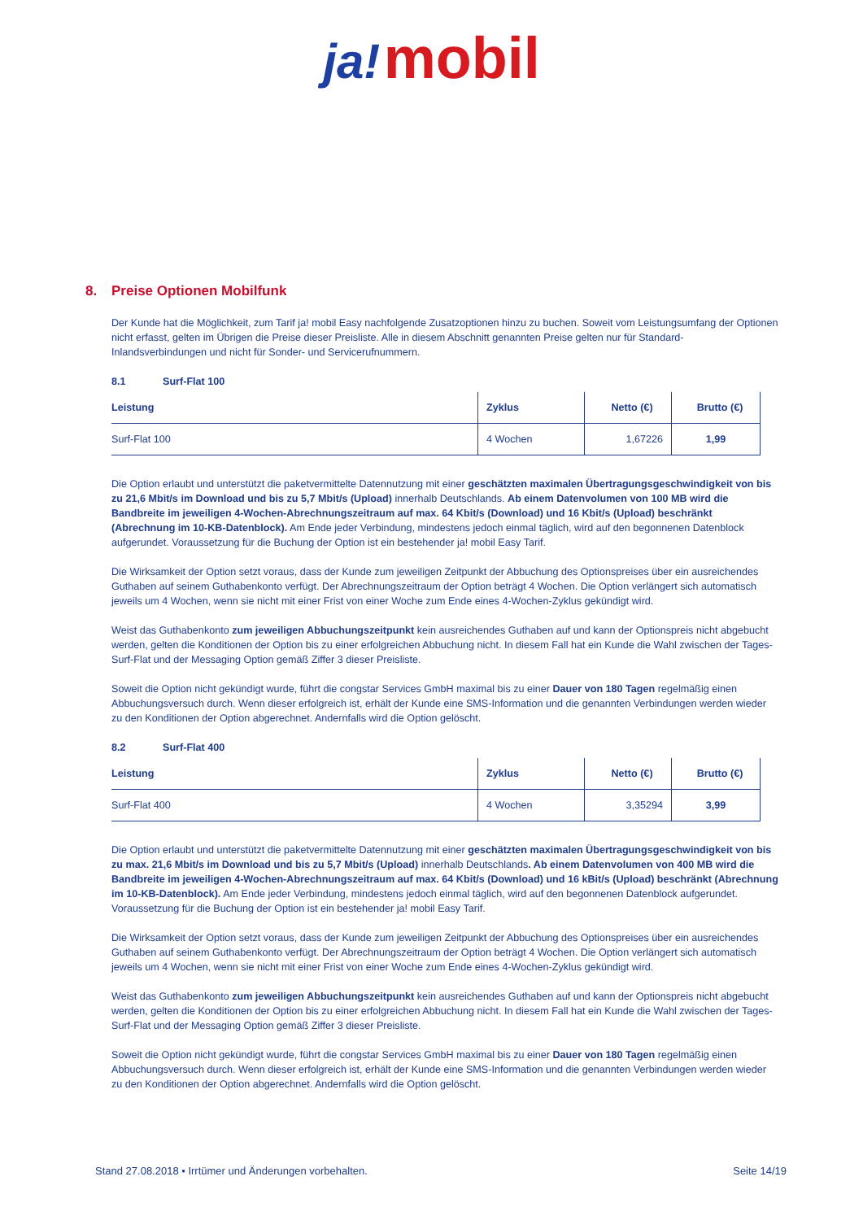ja! mobil
8. Preise Optionen Mobilfunk
Der Kunde hat die Möglichkeit, zum Tarif ja! mobil Easy nachfolgende Zusatzoptionen hinzu zu buchen. Soweit vom Leistungsumfang der Optionen nicht erfasst, gelten im Übrigen die Preise dieser Preisliste. Alle in diesem Abschnitt genannten Preise gelten nur für Standard-Inlandsverbindungen und nicht für Sonder- und Servicerufnummern.
8.1 Surf-Flat 100
| Leistung | Zyklus | Netto (€) | Brutto (€) |
| --- | --- | --- | --- |
| Surf-Flat 100 | 4 Wochen | 1,67226 | 1,99 |
Die Option erlaubt und unterstützt die paketvermittelte Datennutzung mit einer geschätzten maximalen Übertragungsgeschwindigkeit von bis zu 21,6 Mbit/s im Download und bis zu 5,7 Mbit/s (Upload) innerhalb Deutschlands. Ab einem Datenvolumen von 100 MB wird die Bandbreite im jeweiligen 4-Wochen-Abrechnungszeitraum auf max. 64 Kbit/s (Download) und 16 Kbit/s (Upload) beschränkt (Abrechnung im 10-KB-Datenblock). Am Ende jeder Verbindung, mindestens jedoch einmal täglich, wird auf den begonnenen Datenblock aufgerundet. Voraussetzung für die Buchung der Option ist ein bestehender ja! mobil Easy Tarif.
Die Wirksamkeit der Option setzt voraus, dass der Kunde zum jeweiligen Zeitpunkt der Abbuchung des Optionspreises über ein ausreichendes Guthaben auf seinem Guthabenkonto verfügt. Der Abrechnungszeitraum der Option beträgt 4 Wochen. Die Option verlängert sich automatisch jeweils um 4 Wochen, wenn sie nicht mit einer Frist von einer Woche zum Ende eines 4-Wochen-Zyklus gekündigt wird.
Weist das Guthabenkonto zum jeweiligen Abbuchungszeitpunkt kein ausreichendes Guthaben auf und kann der Optionspreis nicht abgebucht werden, gelten die Konditionen der Option bis zu einer erfolgreichen Abbuchung nicht. In diesem Fall hat ein Kunde die Wahl zwischen der Tages-Surf-Flat und der Messaging Option gemäß Ziffer 3 dieser Preisliste.
Soweit die Option nicht gekündigt wurde, führt die congstar Services GmbH maximal bis zu einer Dauer von 180 Tagen regelmäßig einen Abbuchungsversuch durch. Wenn dieser erfolgreich ist, erhält der Kunde eine SMS-Information und die genannten Verbindungen werden wieder zu den Konditionen der Option abgerechnet. Andernfalls wird die Option gelöscht.
8.2 Surf-Flat 400
| Leistung | Zyklus | Netto (€) | Brutto (€) |
| --- | --- | --- | --- |
| Surf-Flat 400 | 4 Wochen | 3,35294 | 3,99 |
Die Option erlaubt und unterstützt die paketvermittelte Datennutzung mit einer geschätzten maximalen Übertragungsgeschwindigkeit von bis zu max. 21,6 Mbit/s im Download und bis zu 5,7 Mbit/s (Upload) innerhalb Deutschlands. Ab einem Datenvolumen von 400 MB wird die Bandbreite im jeweiligen 4-Wochen-Abrechnungszeitraum auf max. 64 Kbit/s (Download) und 16 kBit/s (Upload) beschränkt (Abrechnung im 10-KB-Datenblock). Am Ende jeder Verbindung, mindestens jedoch einmal täglich, wird auf den begonnenen Datenblock aufgerundet. Voraussetzung für die Buchung der Option ist ein bestehender ja! mobil Easy Tarif.
Die Wirksamkeit der Option setzt voraus, dass der Kunde zum jeweiligen Zeitpunkt der Abbuchung des Optionspreises über ein ausreichendes Guthaben auf seinem Guthabenkonto verfügt. Der Abrechnungszeitraum der Option beträgt 4 Wochen. Die Option verlängert sich automatisch jeweils um 4 Wochen, wenn sie nicht mit einer Frist von einer Woche zum Ende eines 4-Wochen-Zyklus gekündigt wird.
Weist das Guthabenkonto zum jeweiligen Abbuchungszeitpunkt kein ausreichendes Guthaben auf und kann der Optionspreis nicht abgebucht werden, gelten die Konditionen der Option bis zu einer erfolgreichen Abbuchung nicht. In diesem Fall hat ein Kunde die Wahl zwischen der Tages-Surf-Flat und der Messaging Option gemäß Ziffer 3 dieser Preisliste.
Soweit die Option nicht gekündigt wurde, führt die congstar Services GmbH maximal bis zu einer Dauer von 180 Tagen regelmäßig einen Abbuchungsversuch durch. Wenn dieser erfolgreich ist, erhält der Kunde eine SMS-Information und die genannten Verbindungen werden wieder zu den Konditionen der Option abgerechnet. Andernfalls wird die Option gelöscht.
Stand 27.08.2018 • Irrtümer und Änderungen vorbehalten. Seite 14/19